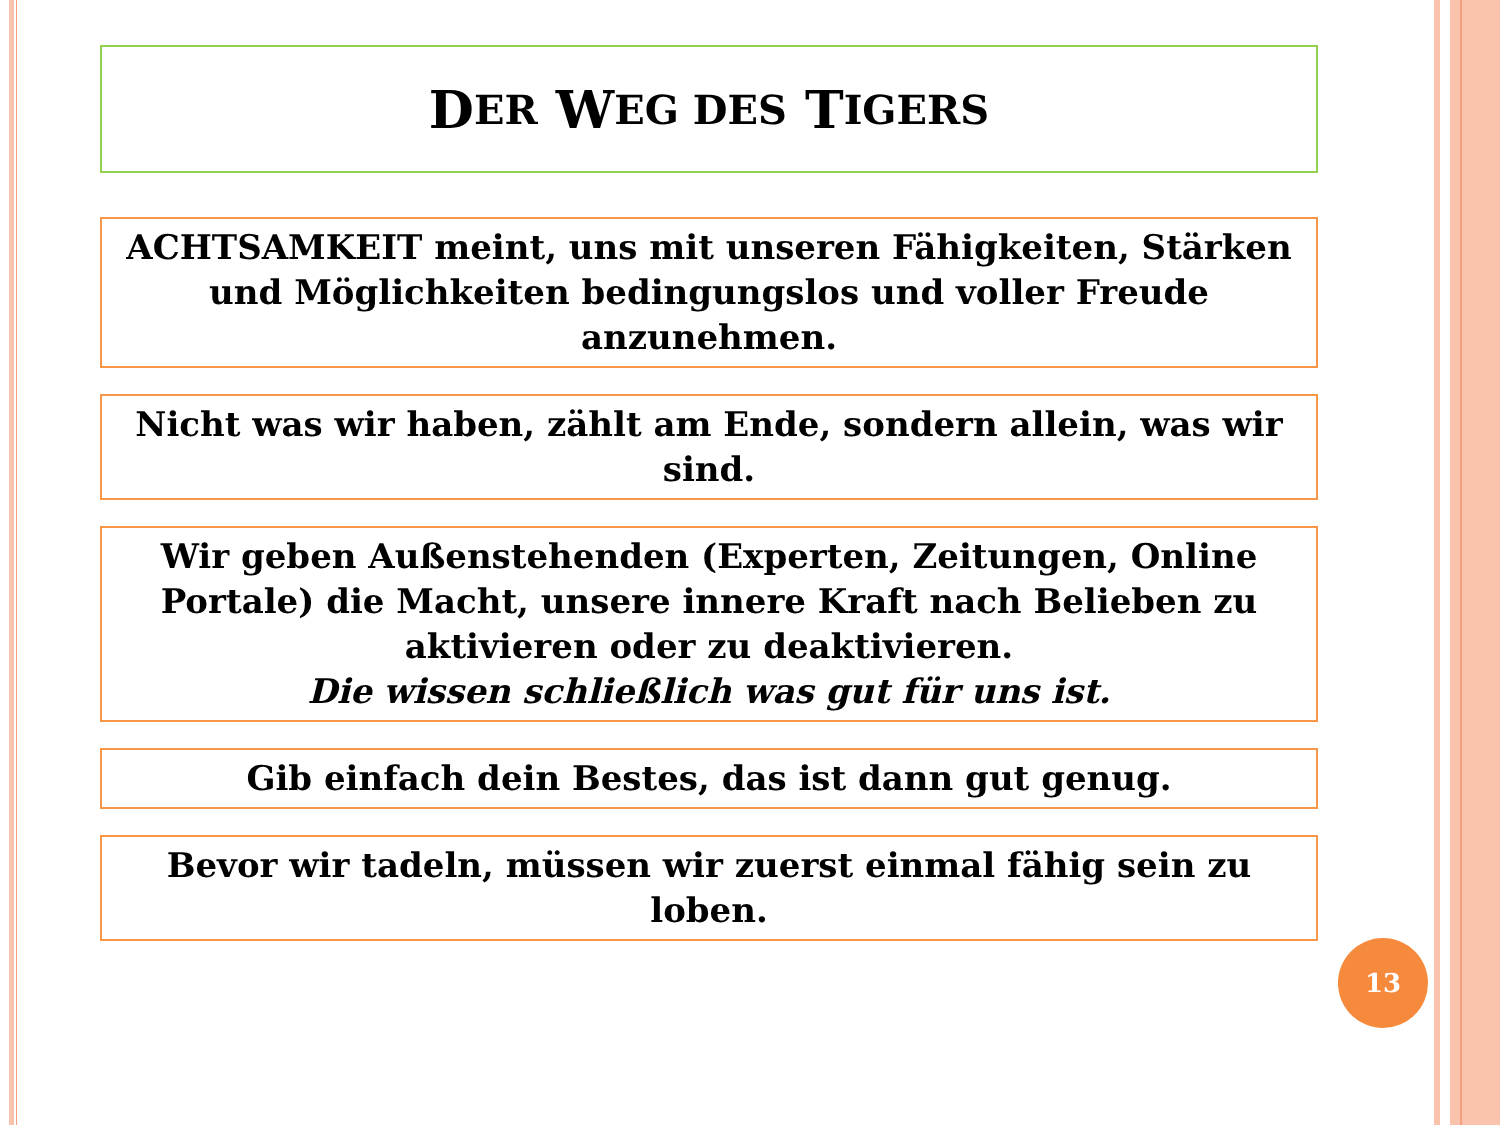D ER W EG DES T IGERS
ACHTSAMKEIT meint, uns mit unseren Fähigkeiten, Stärken und Möglichkeiten bedingungslos und voller Freude anzunehmen.
Nicht was wir haben, zählt am Ende, sondern allein, was wir sind.
Wir geben Außenstehenden (Experten, Zeitungen, Online Portale) die Macht, unsere innere Kraft nach Belieben zu aktivieren oder zu deaktivieren.
Die wissen schließlich was gut für uns ist.
Gib einfach dein Bestes, das ist dann gut genug.
Bevor wir tadeln, müssen wir zuerst einmal fähig sein zu loben.
13